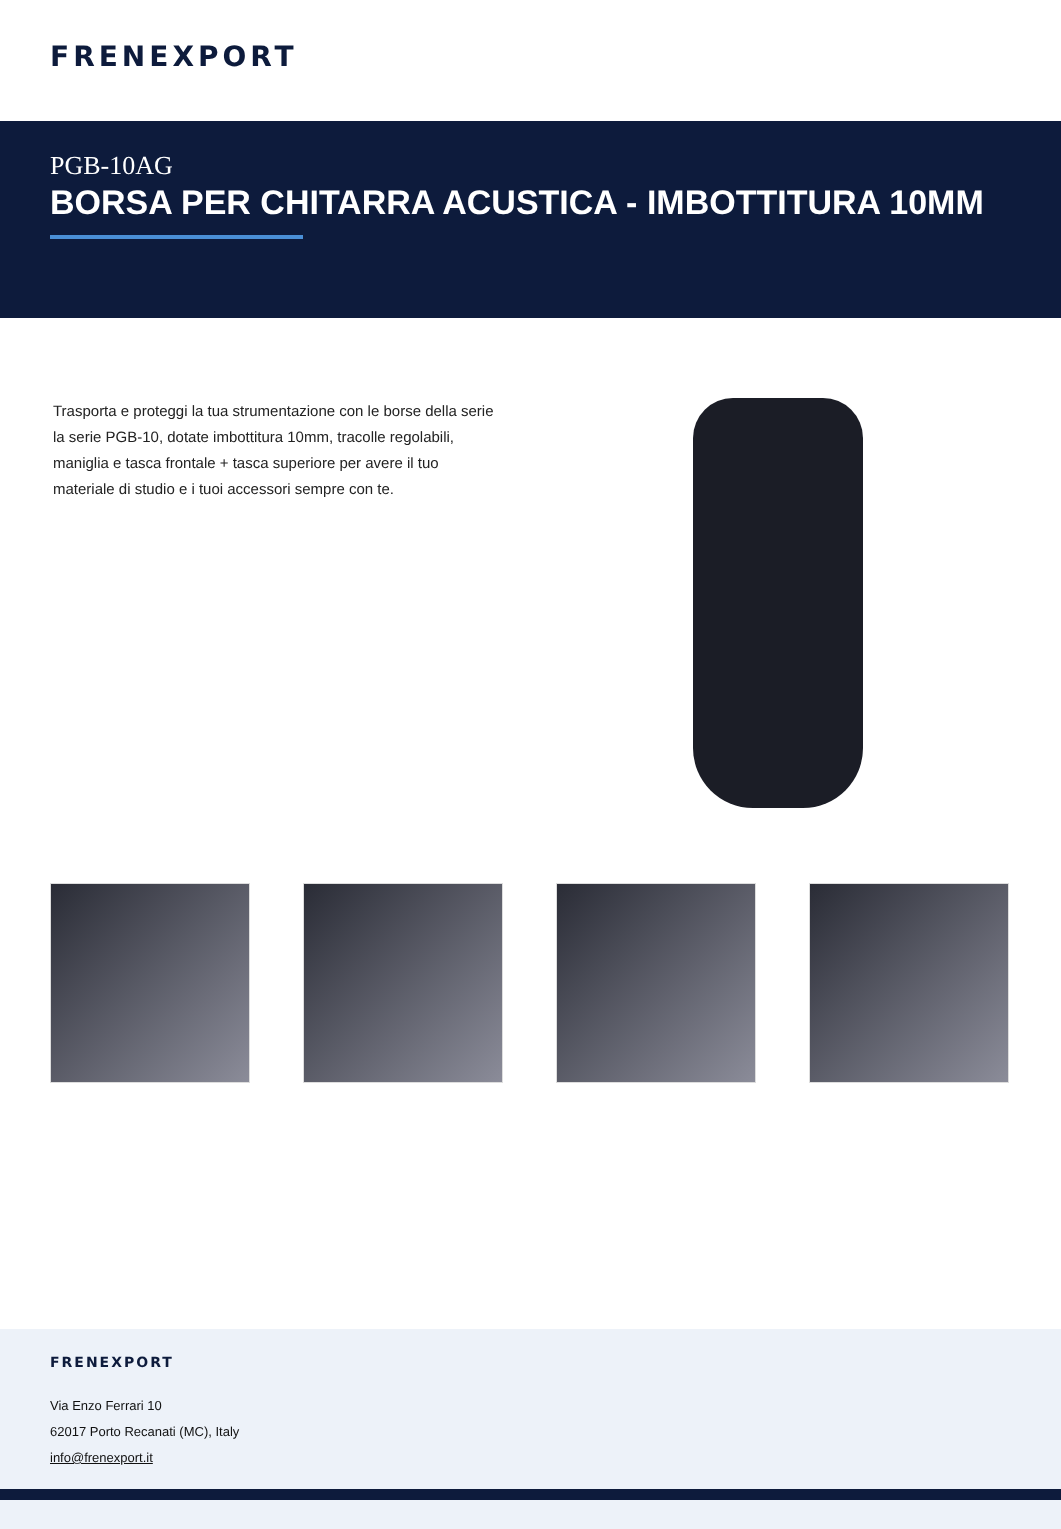FRENEXPORT
PGB-10AG
BORSA PER CHITARRA ACUSTICA - IMBOTTITURA 10MM
Trasporta e proteggi la tua strumentazione con le borse della serie la serie PGB-10, dotate imbottitura 10mm, tracolle regolabili, maniglia e tasca frontale + tasca superiore per avere il tuo materiale di studio e i tuoi accessori sempre con te.
FRENEXPORT
Via Enzo Ferrari 10
62017 Porto Recanati (MC), Italy
info@frenexport.it